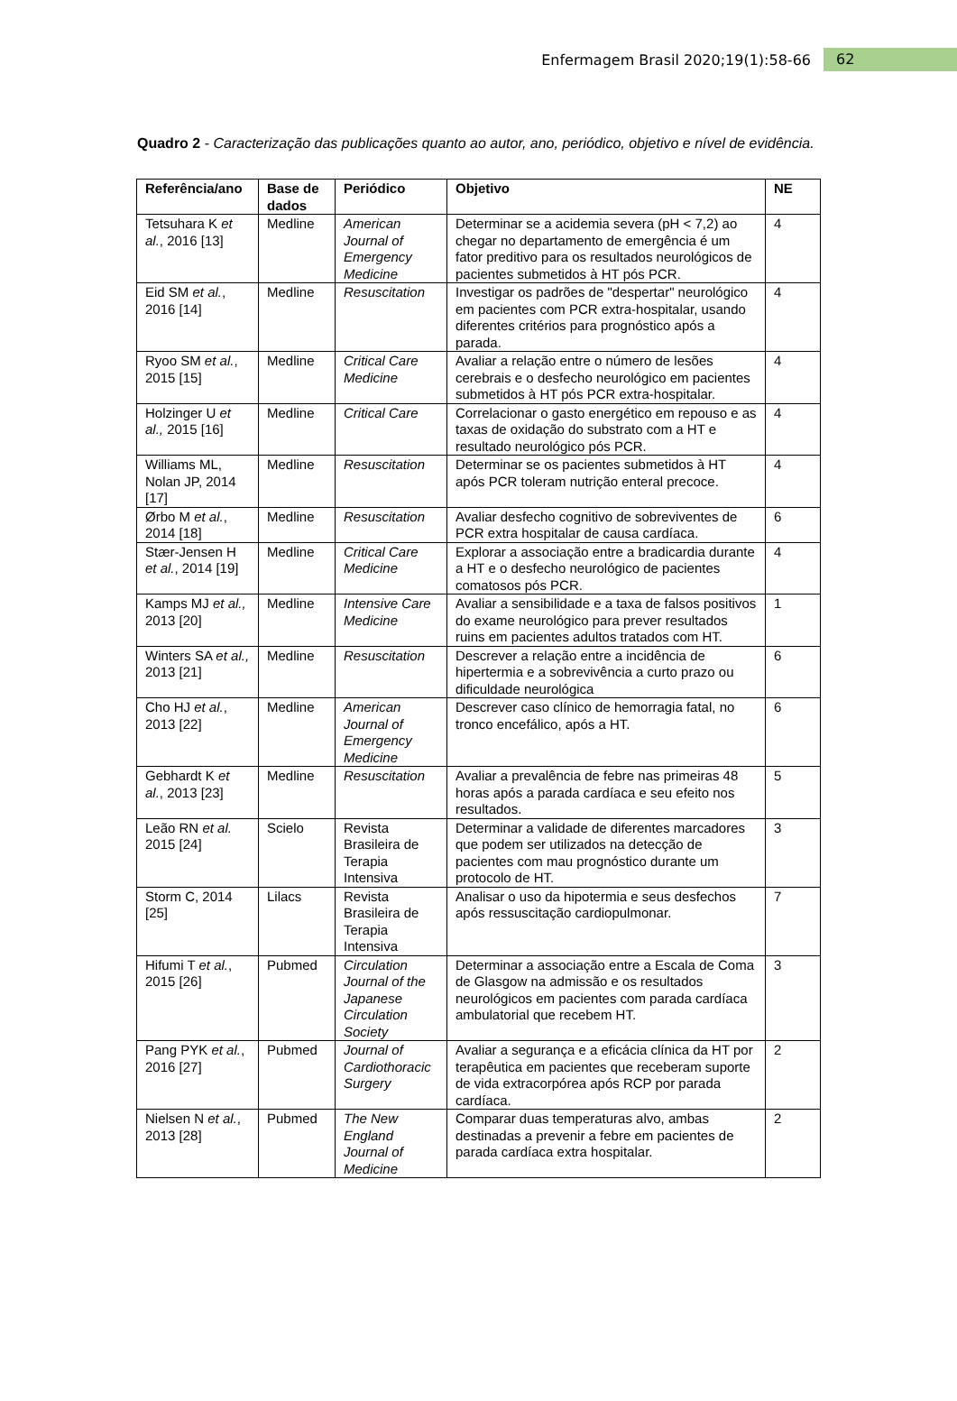Enfermagem Brasil 2020;19(1):58-66 62
Quadro 2 - Caracterização das publicações quanto ao autor, ano, periódico, objetivo e nível de evidência.
| Referência/ano | Base de dados | Periódico | Objetivo | NE |
| --- | --- | --- | --- | --- |
| Tetsuhara K et al. , 2016 [13] | Medline | American Journal of Emergency Medicine | Determinar se a acidemia severa (pH < 7,2) ao chegar no departamento de emergência é um fator preditivo para os resultados neurológicos de pacientes submetidos à HT pós PCR. | 4 |
| Eid SM et al. , 2016 [14] | Medline | Resuscitation | Investigar os padrões de "despertar" neurológico em pacientes com PCR extra-hospitalar, usando diferentes critérios para prognóstico após a parada. | 4 |
| Ryoo SM et al. , 2015 [15] | Medline | Critical Care Medicine | Avaliar a relação entre o número de lesões cerebrais e o desfecho neurológico em pacientes submetidos à HT pós PCR extra-hospitalar. | 4 |
| Holzinger U et al., 2015 [16] | Medline | Critical Care | Correlacionar o gasto energético em repouso e as taxas de oxidação do substrato com a HT e resultado neurológico pós PCR. | 4 |
| Williams ML, Nolan JP, 2014 [17] | Medline | Resuscitation | Determinar se os pacientes submetidos à HT após PCR toleram nutrição enteral precoce. | 4 |
| Ørbo M et al. , 2014 [18] | Medline | Resuscitation | Avaliar desfecho cognitivo de sobreviventes de PCR extra hospitalar de causa cardíaca. | 6 |
| Stær-Jensen H et al. , 2014 [19] | Medline | Critical Care Medicine | Explorar a associação entre a bradicardia durante a HT e o desfecho neurológico de pacientes comatosos pós PCR. | 4 |
| Kamps MJ et al., 2013 [20] | Medline | Intensive Care Medicine | Avaliar a sensibilidade e a taxa de falsos positivos do exame neurológico para prever resultados ruins em pacientes adultos tratados com HT. | 1 |
| Winters SA et al., 2013 [21] | Medline | Resuscitation | Descrever a relação entre a incidência de hipertermia e a sobrevivência a curto prazo ou dificuldade neurológica | 6 |
| Cho HJ et al. , 2013 [22] | Medline | American Journal of Emergency Medicine | Descrever caso clínico de hemorragia fatal, no tronco encefálico, após a HT. | 6 |
| Gebhardt K et al. , 2013 [23] | Medline | Resuscitation | Avaliar a prevalência de febre nas primeiras 48 horas após a parada cardíaca e seu efeito nos resultados. | 5 |
| Leão RN et al. 2015 [24] | Scielo | Revista Brasileira de Terapia Intensiva | Determinar a validade de diferentes marcadores que podem ser utilizados na detecção de pacientes com mau prognóstico durante um protocolo de HT. | 3 |
| Storm C, 2014 [25] | Lilacs | Revista Brasileira de Terapia Intensiva | Analisar o uso da hipotermia e seus desfechos após ressuscitação cardiopulmonar. | 7 |
| Hifumi T et al. , 2015 [26] | Pubmed | Circulation Journal of the Japanese Circulation Society | Determinar a associação entre a Escala de Coma de Glasgow na admissão e os resultados neurológicos em pacientes com parada cardíaca ambulatorial que recebem HT. | 3 |
| Pang PYK et al. , 2016 [27] | Pubmed | Journal of Cardiothoracic Surgery | Avaliar a segurança e a eficácia clínica da HT por terapêutica em pacientes que receberam suporte de vida extracorpórea após RCP por parada cardíaca. | 2 |
| Nielsen N et al. , 2013 [28] | Pubmed | The New England Journal of Medicine | Comparar duas temperaturas alvo, ambas destinadas a prevenir a febre em pacientes de parada cardíaca extra hospitalar. | 2 |